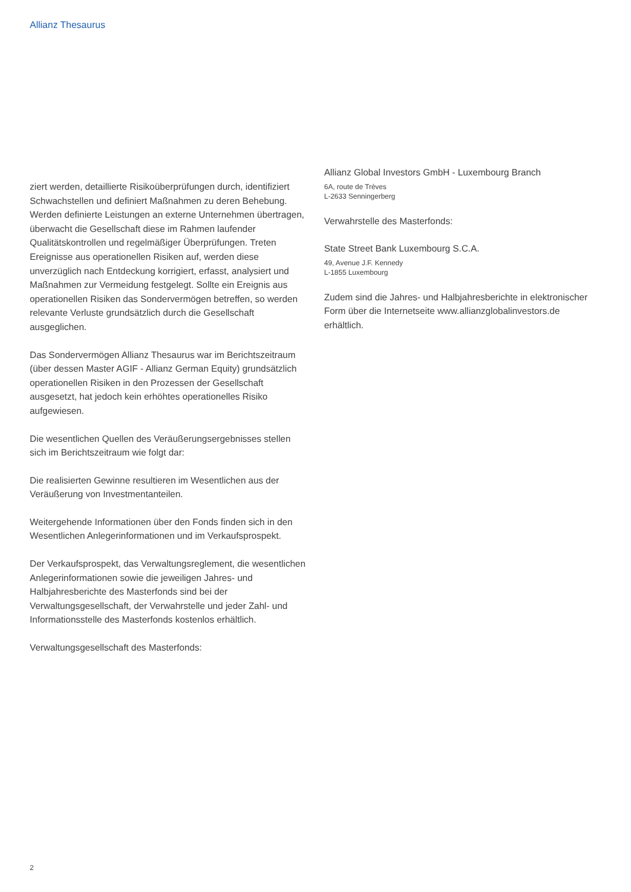Allianz Thesaurus
ziert werden, detaillierte Risikoüberprüfungen durch, identifiziert Schwachstellen und definiert Maßnahmen zu deren Behebung. Werden definierte Leistungen an externe Unternehmen übertragen, überwacht die Gesellschaft diese im Rahmen laufender Qualitätskontrollen und regelmäßiger Überprüfungen. Treten Ereignisse aus operationellen Risiken auf, werden diese unverzüglich nach Entdeckung korrigiert, erfasst, analysiert und Maßnahmen zur Vermeidung festgelegt. Sollte ein Ereignis aus operationellen Risiken das Sondervermögen betreffen, so werden relevante Verluste grundsätzlich durch die Gesellschaft ausgeglichen.
Das Sondervermögen Allianz Thesaurus war im Berichtszeitraum (über dessen Master AGIF - Allianz German Equity) grundsätzlich operationellen Risiken in den Prozessen der Gesellschaft ausgesetzt, hat jedoch kein erhöhtes operationelles Risiko aufgewiesen.
Die wesentlichen Quellen des Veräußerungsergebnisses stellen sich im Berichtszeitraum wie folgt dar:
Die realisierten Gewinne resultieren im Wesentlichen aus der Veräußerung von Investmentanteilen.
Weitergehende Informationen über den Fonds finden sich in den Wesentlichen Anlegerinformationen und im Verkaufsprospekt.
Der Verkaufsprospekt, das Verwaltungsreglement, die wesentlichen Anlegerinformationen sowie die jeweiligen Jahres- und Halbjahresberichte des Masterfonds sind bei der Verwaltungsgesellschaft, der Verwahrstelle und jeder Zahl- und Informationsstelle des Masterfonds kostenlos erhältlich.
Verwaltungsgesellschaft des Masterfonds:
Allianz Global Investors GmbH - Luxembourg Branch
6A, route de Trèves
L-2633 Senningerberg
Verwahrstelle des Masterfonds:
State Street Bank Luxembourg S.C.A.
49, Avenue J.F. Kennedy
L-1855 Luxembourg
Zudem sind die Jahres- und Halbjahresberichte in elektronischer Form über die Internetseite www.allianzglobalinvestors.de erhältlich.
2